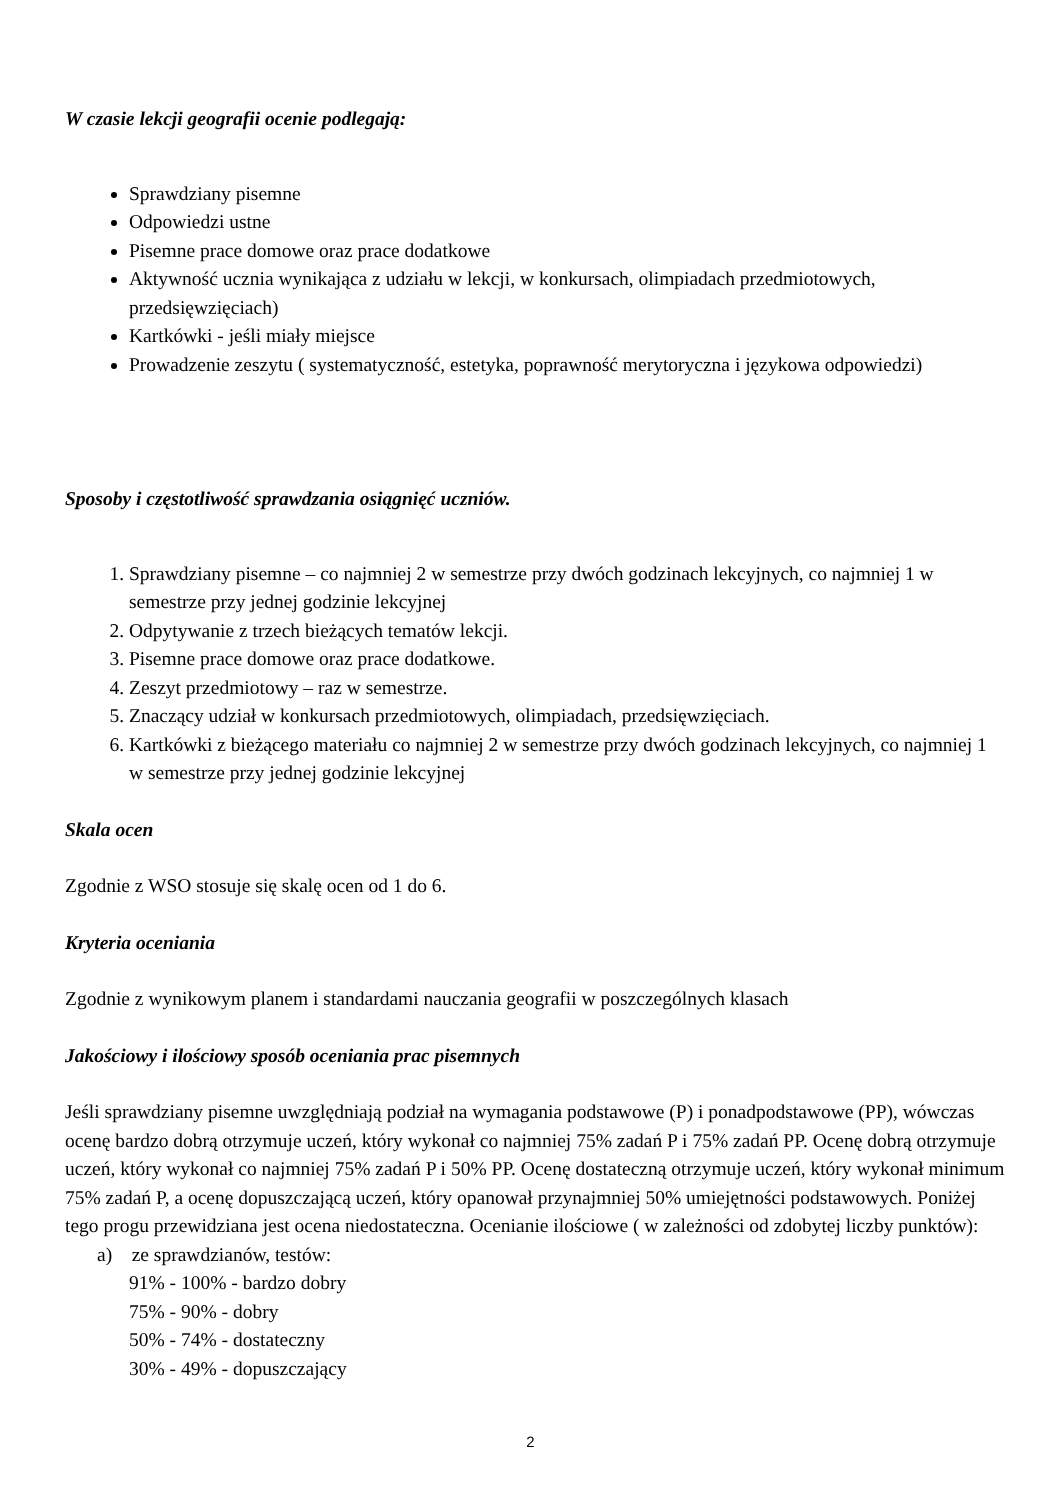W czasie lekcji geografii ocenie podlegają:
Sprawdziany pisemne
Odpowiedzi ustne
Pisemne prace domowe oraz prace dodatkowe
Aktywność ucznia wynikająca z udziału w lekcji, w konkursach, olimpiadach przedmiotowych, przedsięwzięciach)
Kartkówki - jeśli miały miejsce
Prowadzenie zeszytu ( systematyczność, estetyka, poprawność merytoryczna i językowa odpowiedzi)
Sposoby i częstotliwość sprawdzania osiągnięć uczniów.
1. Sprawdziany pisemne – co najmniej 2 w semestrze przy dwóch godzinach lekcyjnych, co najmniej 1 w semestrze przy jednej godzinie lekcyjnej
2. Odpytywanie z trzech bieżących tematów lekcji.
3. Pisemne prace domowe oraz prace dodatkowe.
4. Zeszyt przedmiotowy – raz w semestrze.
5. Znaczący udział w konkursach przedmiotowych, olimpiadach, przedsięwzięciach.
6. Kartkówki z bieżącego materiału co najmniej 2 w semestrze przy dwóch godzinach lekcyjnych, co najmniej 1 w semestrze przy jednej godzinie lekcyjnej
Skala ocen
Zgodnie z WSO stosuje się skalę ocen od 1 do 6.
Kryteria oceniania
Zgodnie z wynikowym planem i standardami nauczania geografii w poszczególnych klasach
Jakościowy i ilościowy sposób oceniania prac pisemnych
Jeśli sprawdziany pisemne uwzględniają podział na wymagania podstawowe (P) i ponadpodstawowe (PP), wówczas ocenę bardzo dobrą otrzymuje uczeń, który wykonał co najmniej 75% zadań P i 75% zadań PP. Ocenę dobrą otrzymuje uczeń, który wykonał co najmniej 75% zadań P i 50% PP. Ocenę dostateczną otrzymuje uczeń, który wykonał minimum 75% zadań P, a ocenę dopuszczającą uczeń, który opanował przynajmniej 50% umiejętności podstawowych. Poniżej tego progu przewidziana jest ocena niedostateczna. Ocenianie ilościowe ( w zależności od zdobytej liczby punktów):
a) ze sprawdzianów, testów:
91% - 100% - bardzo dobry
75% - 90% - dobry
50% - 74% - dostateczny
30% - 49% - dopuszczający
2